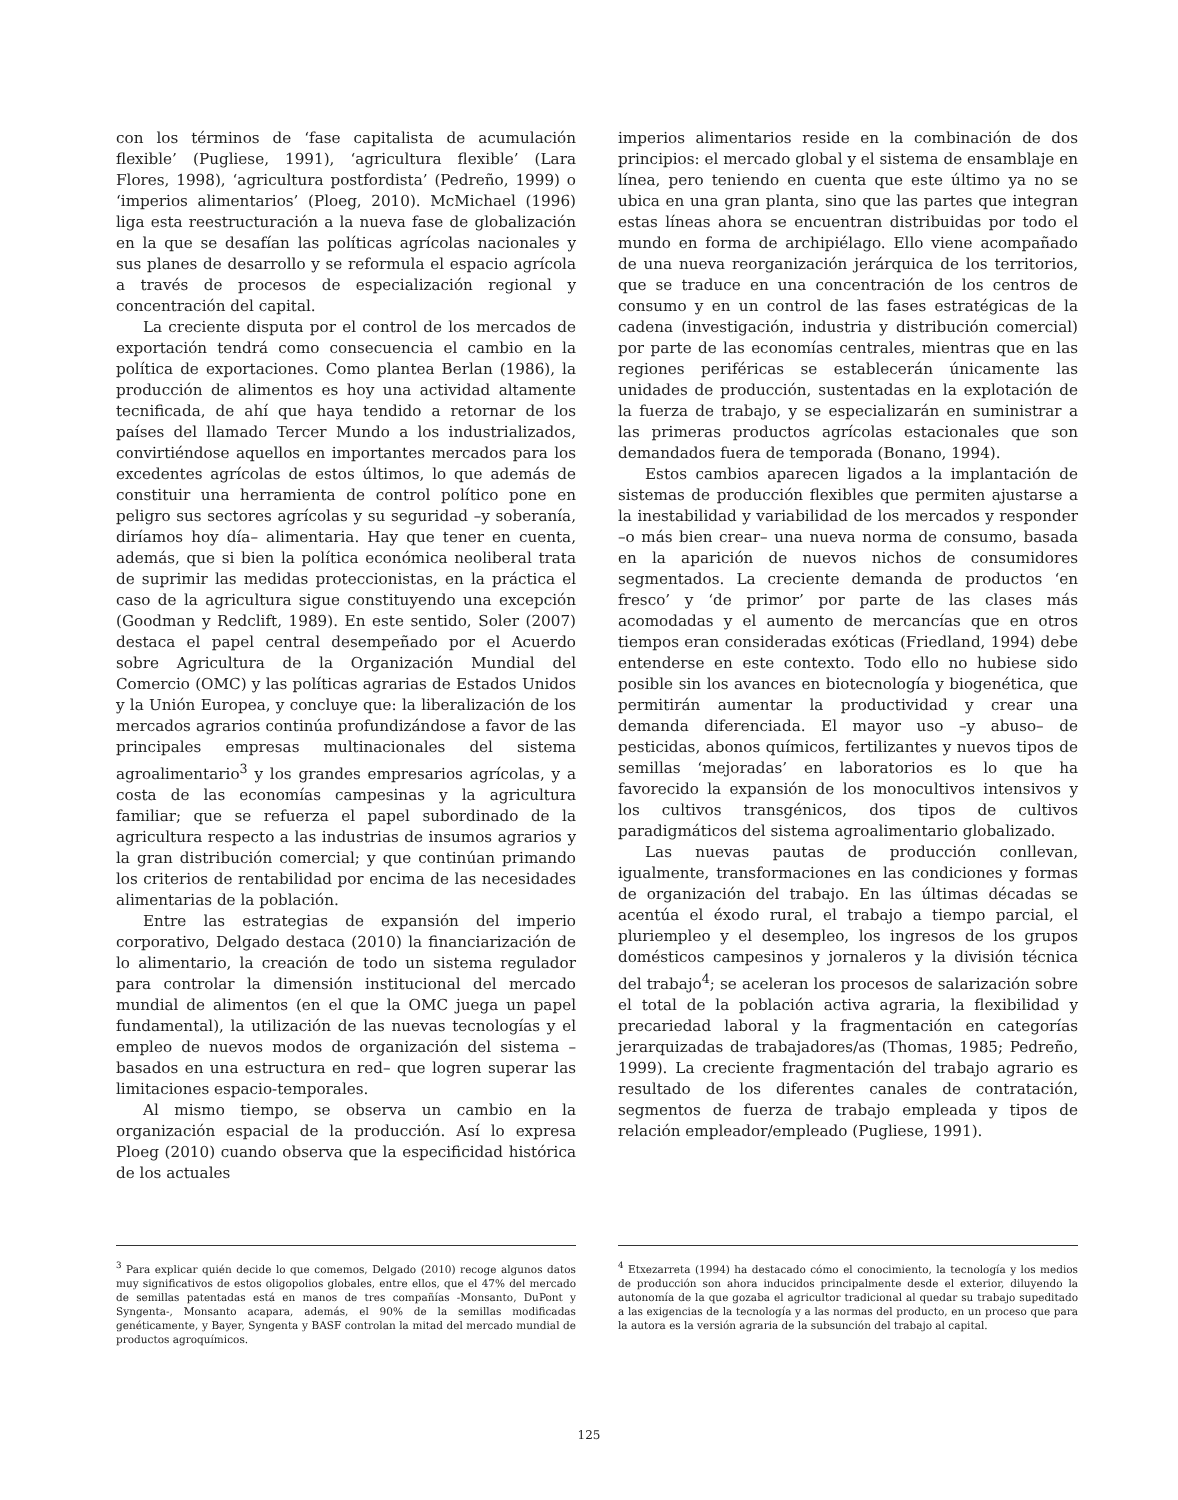con los términos de ‘fase capitalista de acumulación flexible’ (Pugliese, 1991), ‘agricultura flexible’ (Lara Flores, 1998), ‘agricultura postfordista’ (Pedreño, 1999) o ‘imperios alimentarios’ (Ploeg, 2010). McMichael (1996) liga esta reestructuración a la nueva fase de globalización en la que se desafían las políticas agrícolas nacionales y sus planes de desarrollo y se reformula el espacio agrícola a través de procesos de especialización regional y concentración del capital.
La creciente disputa por el control de los mercados de exportación tendrá como consecuencia el cambio en la política de exportaciones. Como plantea Berlan (1986), la producción de alimentos es hoy una actividad altamente tecnificada, de ahí que haya tendido a retornar de los países del llamado Tercer Mundo a los industrializados, convirtiéndose aquellos en importantes mercados para los excedentes agrícolas de estos últimos, lo que además de constituir una herramienta de control político pone en peligro sus sectores agrícolas y su seguridad –y soberanía, diríamos hoy día– alimentaria. Hay que tener en cuenta, además, que si bien la política económica neoliberal trata de suprimir las medidas proteccionistas, en la práctica el caso de la agricultura sigue constituyendo una excepción (Goodman y Redclift, 1989). En este sentido, Soler (2007) destaca el papel central desempeñado por el Acuerdo sobre Agricultura de la Organización Mundial del Comercio (OMC) y las políticas agrarias de Estados Unidos y la Unión Europea, y concluye que: la liberalización de los mercados agrarios continúa profundizándose a favor de las principales empresas multinacionales del sistema agroalimentario<sup>3</sup> y los grandes empresarios agrícolas, y a costa de las economías campesinas y la agricultura familiar; que se refuerza el papel subordinado de la agricultura respecto a las industrias de insumos agrarios y la gran distribución comercial; y que continúan primando los criterios de rentabilidad por encima de las necesidades alimentarias de la población.
Entre las estrategias de expansión del imperio corporativo, Delgado destaca (2010) la financiarización de lo alimentario, la creación de todo un sistema regulador para controlar la dimensión institucional del mercado mundial de alimentos (en el que la OMC juega un papel fundamental), la utilización de las nuevas tecnologías y el empleo de nuevos modos de organización del sistema –basados en una estructura en red– que logren superar las limitaciones espacio-temporales.
Al mismo tiempo, se observa un cambio en la organización espacial de la producción. Así lo expresa Ploeg (2010) cuando observa que la especificidad histórica de los actuales
imperios alimentarios reside en la combinación de dos principios: el mercado global y el sistema de ensamblaje en línea, pero teniendo en cuenta que este último ya no se ubica en una gran planta, sino que las partes que integran estas líneas ahora se encuentran distribuidas por todo el mundo en forma de archipiélago. Ello viene acompañado de una nueva reorganización jerárquica de los territorios, que se traduce en una concentración de los centros de consumo y en un control de las fases estratégicas de la cadena (investigación, industria y distribución comercial) por parte de las economías centrales, mientras que en las regiones periféricas se establecerán únicamente las unidades de producción, sustentadas en la explotación de la fuerza de trabajo, y se especializarán en suministrar a las primeras productos agrícolas estacionales que son demandados fuera de temporada (Bonano, 1994).
Estos cambios aparecen ligados a la implantación de sistemas de producción flexibles que permiten ajustarse a la inestabilidad y variabilidad de los mercados y responder –o más bien crear– una nueva norma de consumo, basada en la aparición de nuevos nichos de consumidores segmentados. La creciente demanda de productos ‘en fresco’ y ‘de primor’ por parte de las clases más acomodadas y el aumento de mercancías que en otros tiempos eran consideradas exóticas (Friedland, 1994) debe entenderse en este contexto. Todo ello no hubiese sido posible sin los avances en biotecnología y biogenética, que permitirán aumentar la productividad y crear una demanda diferenciada. El mayor uso –y abuso– de pesticidas, abonos químicos, fertilizantes y nuevos tipos de semillas ‘mejoradas’ en laboratorios es lo que ha favorecido la expansión de los monocultivos intensivos y los cultivos transgénicos, dos tipos de cultivos paradigmáticos del sistema agroalimentario globalizado.
Las nuevas pautas de producción conllevan, igualmente, transformaciones en las condiciones y formas de organización del trabajo. En las últimas décadas se acentúa el éxodo rural, el trabajo a tiempo parcial, el pluriempleo y el desempleo, los ingresos de los grupos domésticos campesinos y jornaleros y la división técnica del trabajo<sup>4</sup>; se aceleran los procesos de salarización sobre el total de la población activa agraria, la flexibilidad y precariedad laboral y la fragmentación en categorías jerarquizadas de trabajadores/as (Thomas, 1985; Pedreño, 1999). La creciente fragmentación del trabajo agrario es resultado de los diferentes canales de contratación, segmentos de fuerza de trabajo empleada y tipos de relación empleador/empleado (Pugliese, 1991).
<sup>3</sup> Para explicar quién decide lo que comemos, Delgado (2010) recoge algunos datos muy significativos de estos oligopolios globales, entre ellos, que el 47% del mercado de semillas patentadas está en manos de tres compañías -Monsanto, DuPont y Syngenta-, Monsanto acapara, además, el 90% de la semillas modificadas genéticamente, y Bayer, Syngenta y BASF controlan la mitad del mercado mundial de productos agroquímicos.
<sup>4</sup> Etxezarreta (1994) ha destacado cómo el conocimiento, la tecnología y los medios de producción son ahora inducidos principalmente desde el exterior, diluyendo la autonomía de la que gozaba el agricultor tradicional al quedar su trabajo supeditado a las exigencias de la tecnología y a las normas del producto, en un proceso que para la autora es la versión agraria de la subsunción del trabajo al capital.
125